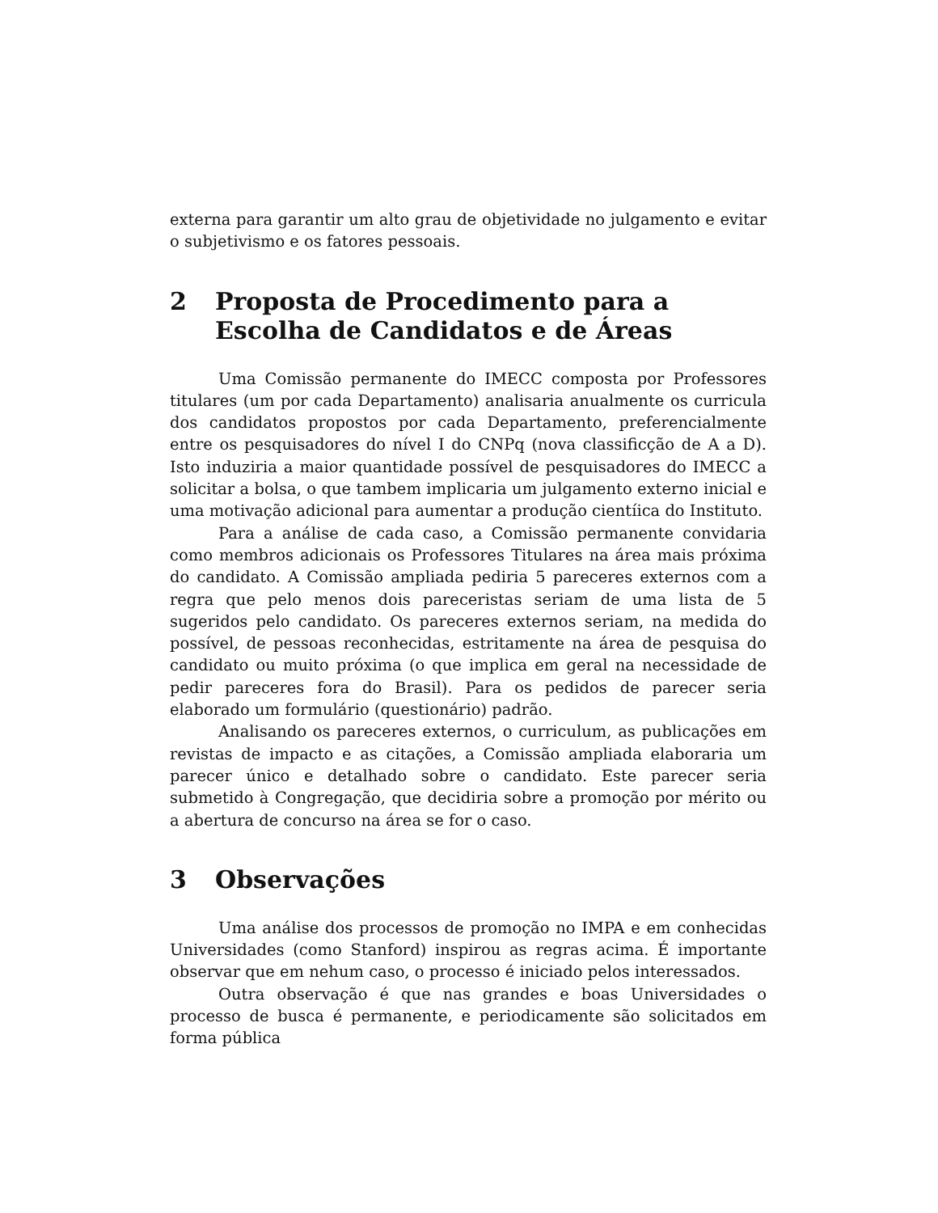externa para garantir um alto grau de objetividade no julgamento e evitar o subjetivismo e os fatores pessoais.
2 Proposta de Procedimento para a Escolha de Candidatos e de Áreas
Uma Comissão permanente do IMECC composta por Professores titulares (um por cada Departamento) analisaria anualmente os curricula dos candidatos propostos por cada Departamento, preferencialmente entre os pesquisadores do nível I do CNPq (nova classificção de A a D). Isto induziria a maior quantidade possível de pesquisadores do IMECC a solicitar a bolsa, o que tambem implicaria um julgamento externo inicial e uma motivação adicional para aumentar a produção cientíica do Instituto.
Para a análise de cada caso, a Comissão permanente convidaria como membros adicionais os Professores Titulares na área mais próxima do candidato. A Comissão ampliada pediria 5 pareceres externos com a regra que pelo menos dois pareceristas seriam de uma lista de 5 sugeridos pelo candidato. Os pareceres externos seriam, na medida do possível, de pessoas reconhecidas, estritamente na área de pesquisa do candidato ou muito próxima (o que implica em geral na necessidade de pedir pareceres fora do Brasil). Para os pedidos de parecer seria elaborado um formulário (questionário) padrão.
Analisando os pareceres externos, o curriculum, as publicações em revistas de impacto e as citações, a Comissão ampliada elaboraria um parecer único e detalhado sobre o candidato. Este parecer seria submetido à Congregação, que decidiria sobre a promoção por mérito ou a abertura de concurso na área se for o caso.
3 Observações
Uma análise dos processos de promoção no IMPA e em conhecidas Universidades (como Stanford) inspirou as regras acima. É importante observar que em nehum caso, o processo é iniciado pelos interessados.
Outra observação é que nas grandes e boas Universidades o processo de busca é permanente, e periodicamente são solicitados em forma pública